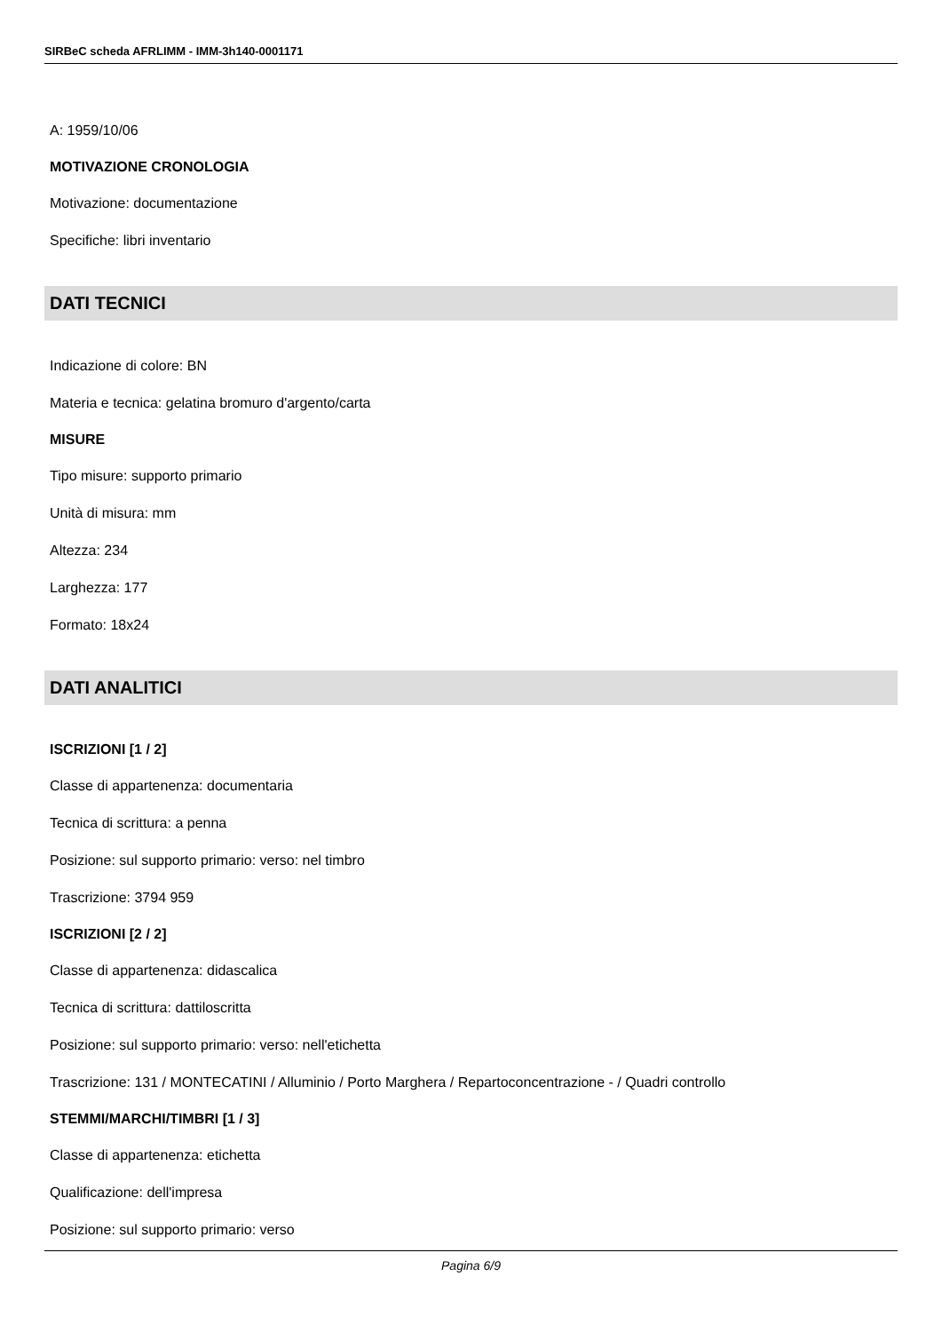SIRBeC scheda AFRLIMM - IMM-3h140-0001171
A: 1959/10/06
MOTIVAZIONE CRONOLOGIA
Motivazione: documentazione
Specifiche: libri inventario
DATI TECNICI
Indicazione di colore: BN
Materia e tecnica: gelatina bromuro d'argento/carta
MISURE
Tipo misure: supporto primario
Unità di misura: mm
Altezza: 234
Larghezza: 177
Formato: 18x24
DATI ANALITICI
ISCRIZIONI [1 / 2]
Classe di appartenenza: documentaria
Tecnica di scrittura: a penna
Posizione: sul supporto primario: verso: nel timbro
Trascrizione: 3794 959
ISCRIZIONI [2 / 2]
Classe di appartenenza: didascalica
Tecnica di scrittura: dattiloscritta
Posizione: sul supporto primario: verso: nell'etichetta
Trascrizione: 131 / MONTECATINI / Alluminio / Porto Marghera / Repartoconcentrazione - / Quadri controllo
STEMMI/MARCHI/TIMBRI [1 / 3]
Classe di appartenenza: etichetta
Qualificazione: dell'impresa
Posizione: sul supporto primario: verso
Pagina 6/9